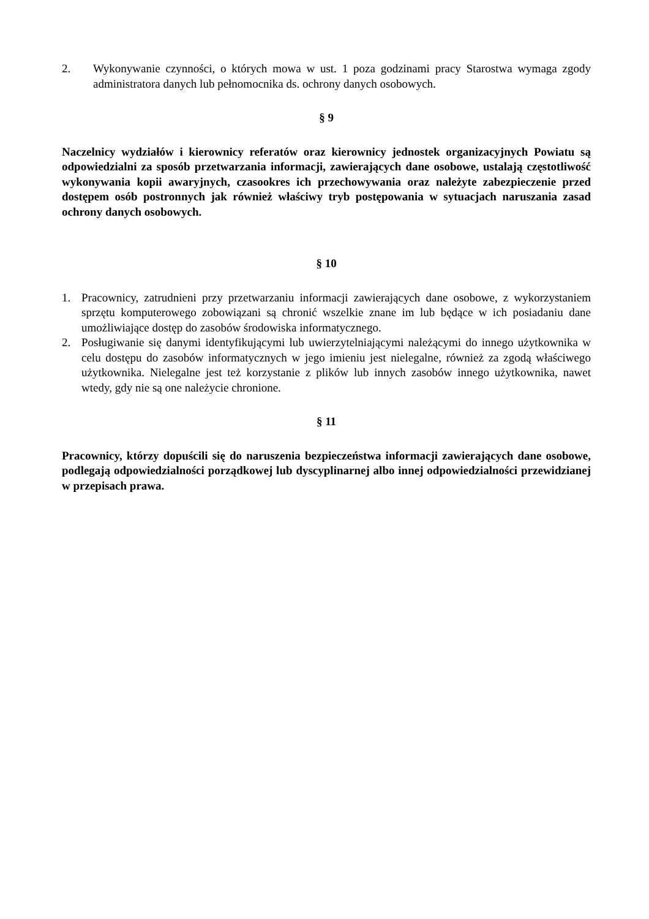2. Wykonywanie czynności, o których mowa w ust. 1 poza godzinami pracy Starostwa wymaga zgody administratora danych lub pełnomocnika ds. ochrony danych osobowych.
§ 9
Naczelnicy wydziałów i kierownicy referatów oraz kierownicy jednostek organizacyjnych Powiatu są odpowiedzialni za sposób przetwarzania informacji, zawierających dane osobowe, ustalają częstotliwość wykonywania kopii awaryjnych, czasookres ich przechowywania oraz należyte zabezpieczenie przed dostępem osób postronnych jak również właściwy tryb postępowania w sytuacjach naruszania zasad ochrony danych osobowych.
§ 10
1. Pracownicy, zatrudnieni przy przetwarzaniu informacji zawierających dane osobowe, z wykorzystaniem sprzętu komputerowego zobowiązani są chronić wszelkie znane im lub będące w ich posiadaniu dane umożliwiające dostęp do zasobów środowiska informatycznego.
2. Posługiwanie się danymi identyfikującymi lub uwierzytelniającymi należącymi do innego użytkownika w celu dostępu do zasobów informatycznych w jego imieniu jest nielegalne, również za zgodą właściwego użytkownika. Nielegalne jest też korzystanie z plików lub innych zasobów innego użytkownika, nawet wtedy, gdy nie są one należycie chronione.
§ 11
Pracownicy, którzy dopuścili się do naruszenia bezpieczeństwa informacji zawierających dane osobowe, podlegają odpowiedzialności porządkowej lub dyscyplinarnej albo innej odpowiedzialności przewidzianej w przepisach prawa.